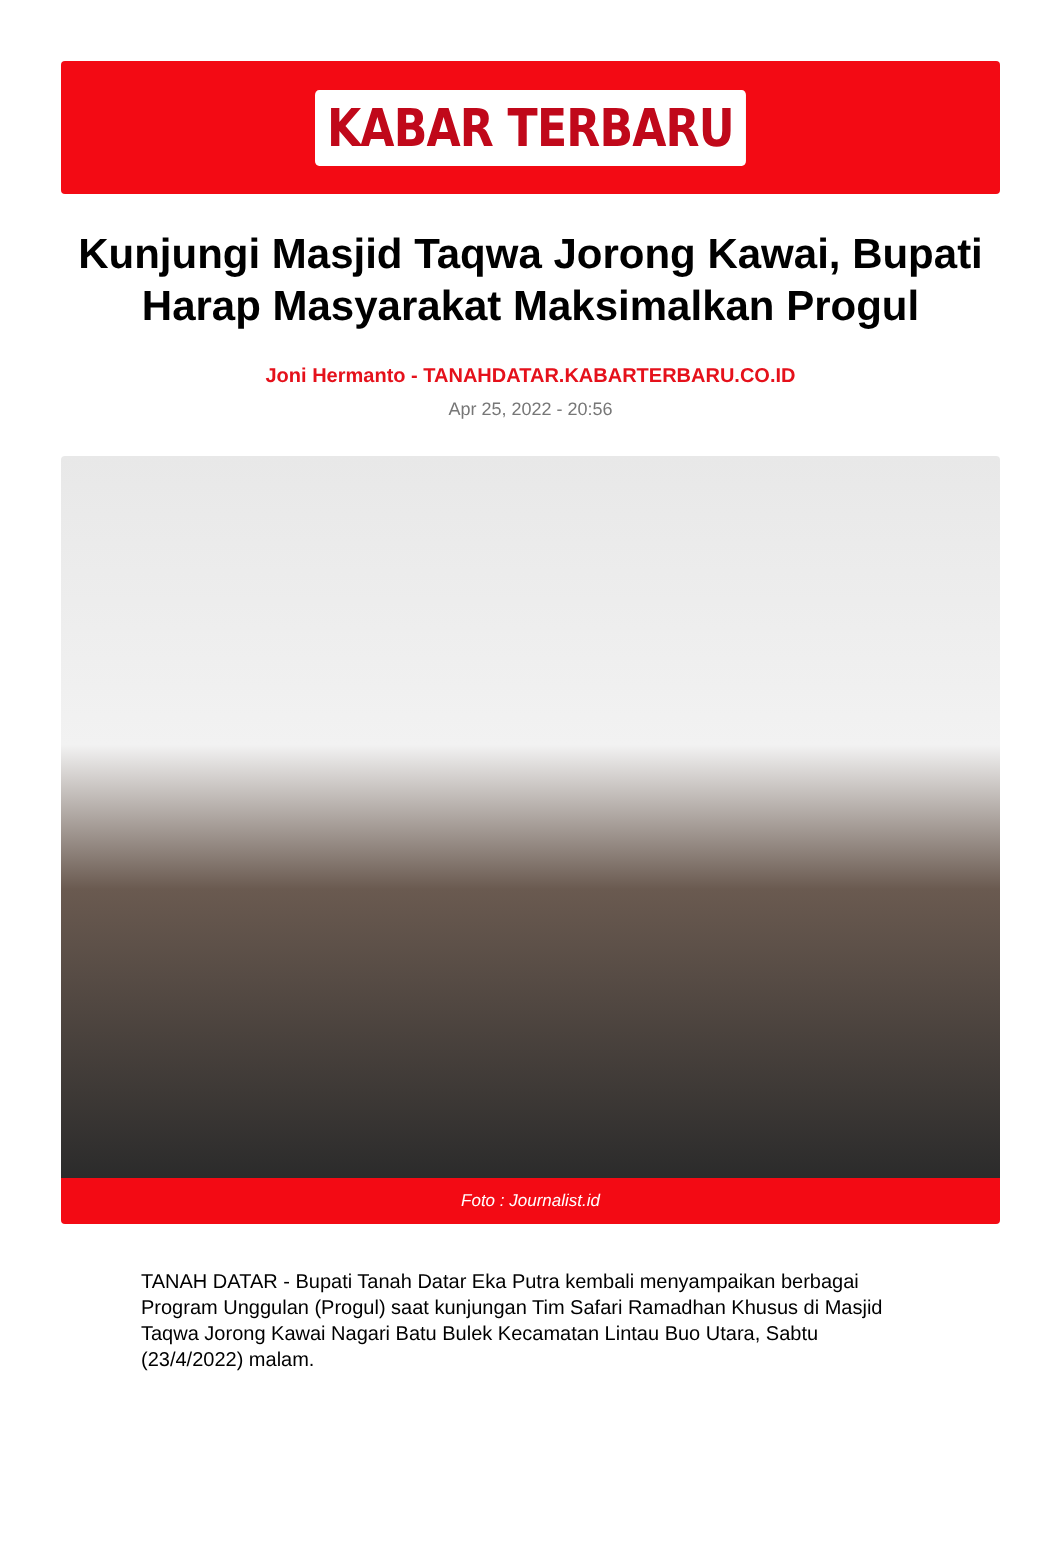KABAR TERBARU
Kunjungi Masjid Taqwa Jorong Kawai, Bupati Harap Masyarakat Maksimalkan Progul
Joni Hermanto - TANAHDATAR.KABARTERBARU.CO.ID
Apr 25, 2022 - 20:56
Foto : Journalist.id
TANAH DATAR - Bupati Tanah Datar Eka Putra kembali menyampaikan berbagai Program Unggulan (Progul) saat kunjungan Tim Safari Ramadhan Khusus di Masjid Taqwa Jorong Kawai Nagari Batu Bulek Kecamatan Lintau Buo Utara, Sabtu (23/4/2022) malam.